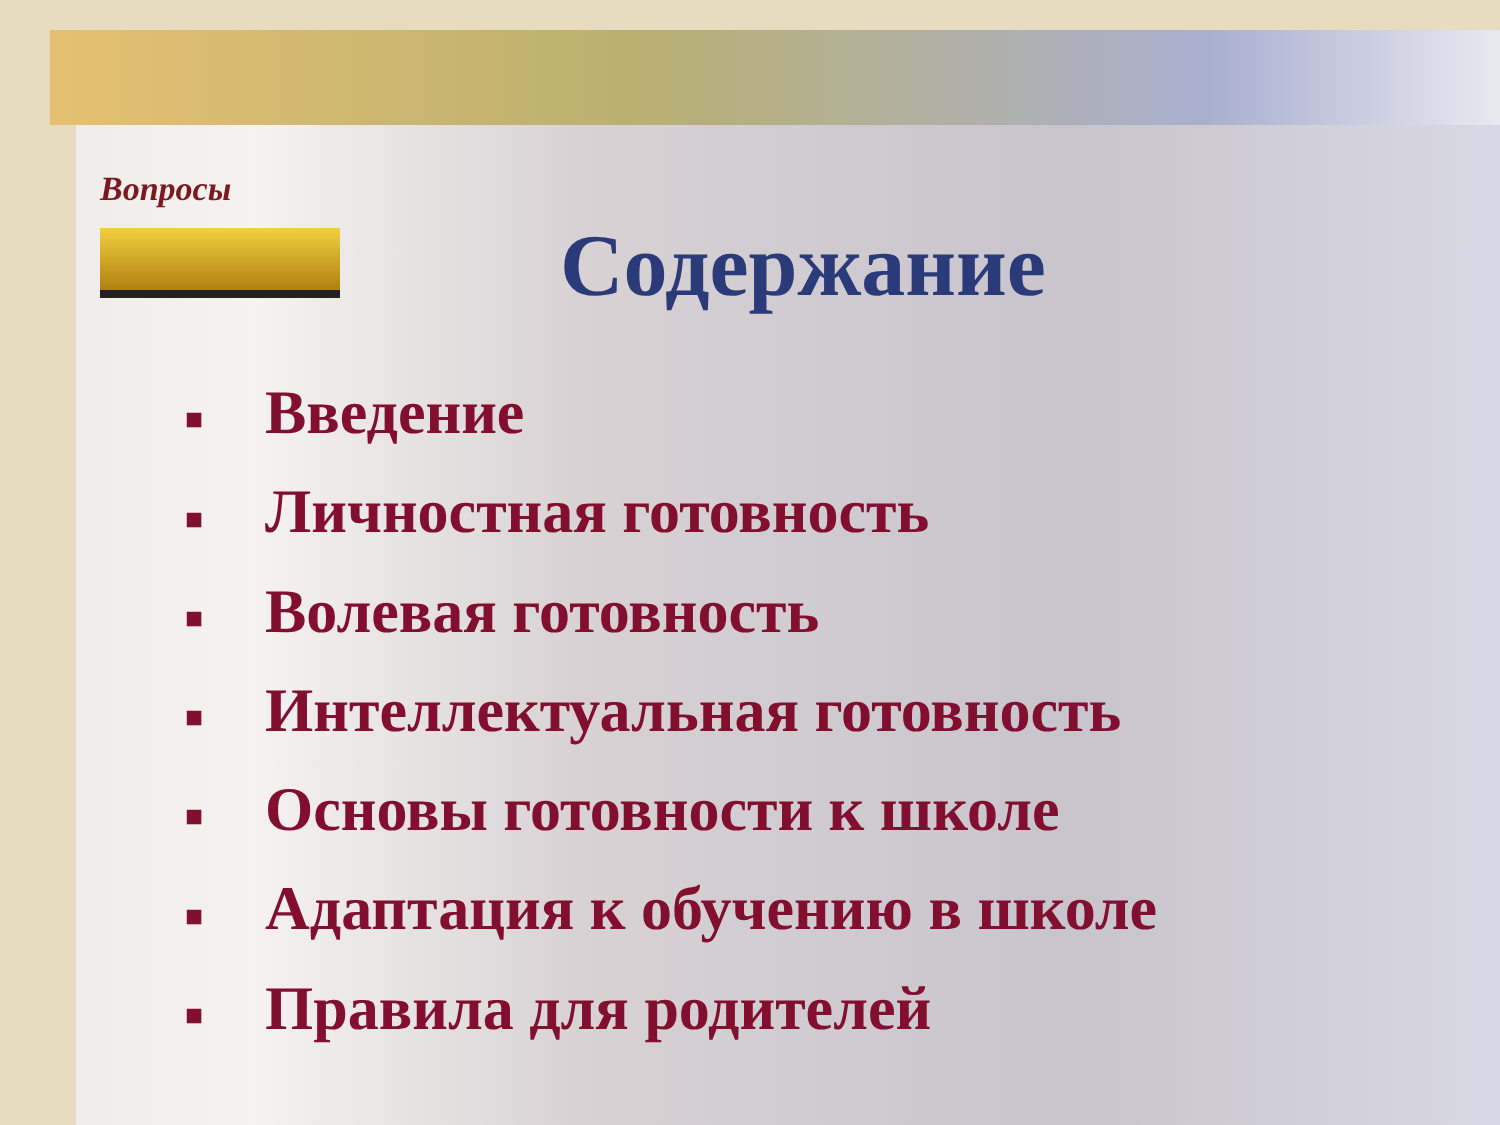Вопросы
Содержание
■ Введение
■ Личностная готовность
■ Волевая готовность
■ Интеллектуальная готовность
■ Основы готовности к школе
■ Адаптация к обучению в школе
■ Правила для родителей